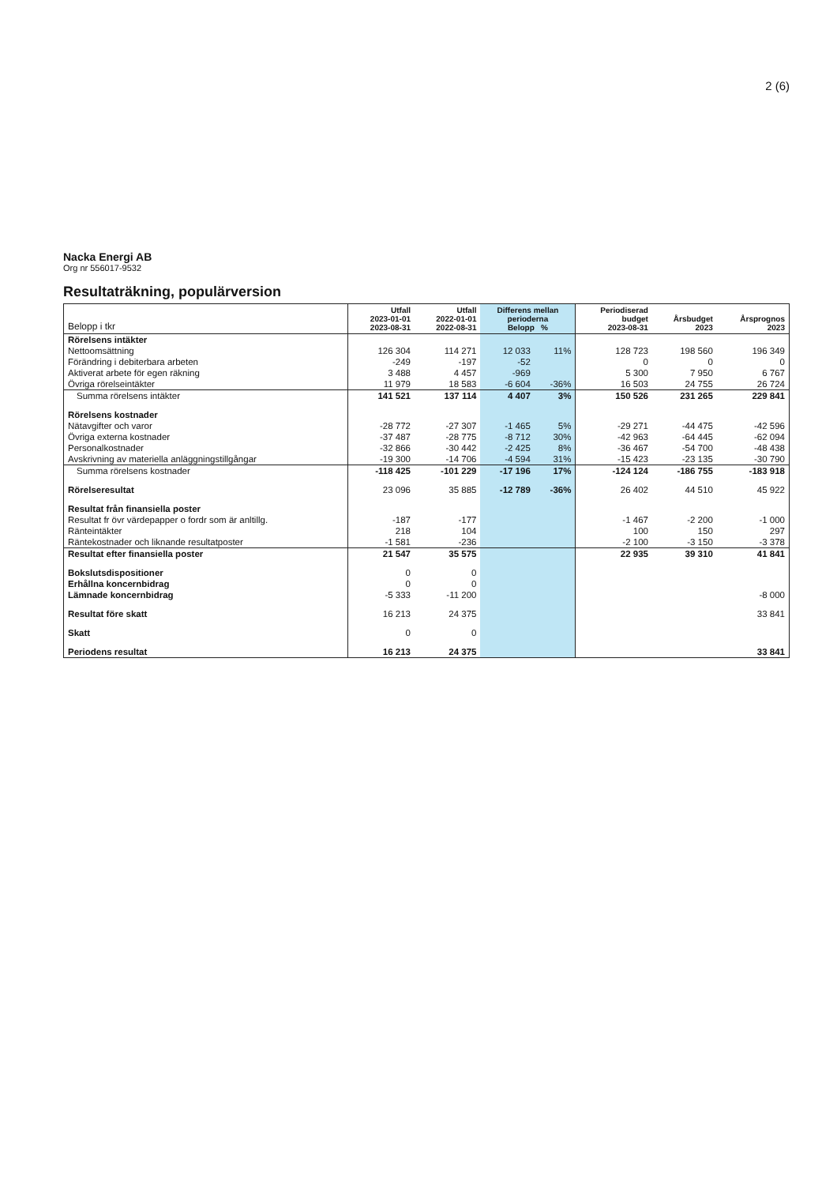2 (6)
Nacka Energi AB
Org nr 556017-9532
Resultaträkning, populärversion
| Belopp i tkr | Utfall 2023-01-01 2023-08-31 | Utfall 2022-01-01 2022-08-31 | Differens mellan perioderna Belopp % | | Periodiserad budget 2023-08-31 | Årsbudget 2023 | Årsprognos 2023 |
| --- | --- | --- | --- | --- | --- | --- | --- |
| Rörelsens intäkter | | | | | | | |
| Nettoomsättning | 126 304 | 114 271 | 12 033 | 11% | 128 723 | 198 560 | 196 349 |
| Förändring i debiterbara arbeten | -249 | -197 | -52 | | 0 | 0 | 0 |
| Aktiverat arbete för egen räkning | 3 488 | 4 457 | -969 | | 5 300 | 7 950 | 6 767 |
| Övriga rörelseintäkter | 11 979 | 18 583 | -6 604 | -36% | 16 503 | 24 755 | 26 724 |
| Summa rörelsens intäkter | 141 521 | 137 114 | 4 407 | 3% | 150 526 | 231 265 | 229 841 |
| Rörelsens kostnader | | | | | | | |
| Nätavgifter och varor | -28 772 | -27 307 | -1 465 | 5% | -29 271 | -44 475 | -42 596 |
| Övriga externa kostnader | -37 487 | -28 775 | -8 712 | 30% | -42 963 | -64 445 | -62 094 |
| Personalkostnader | -32 866 | -30 442 | -2 425 | 8% | -36 467 | -54 700 | -48 438 |
| Avskrivning av materiella anläggningstillgångar | -19 300 | -14 706 | -4 594 | 31% | -15 423 | -23 135 | -30 790 |
| Summa rörelsens kostnader | -118 425 | -101 229 | -17 196 | 17% | -124 124 | -186 755 | -183 918 |
| Rörelseresultat | 23 096 | 35 885 | -12 789 | -36% | 26 402 | 44 510 | 45 922 |
| Resultat från finansiella poster | | | | | | | |
| Resultat fr övr värdepapper o fordr som är anltillg. | -187 | -177 | | | -1 467 | -2 200 | -1 000 |
| Ränteintäkter | 218 | 104 | | | 100 | 150 | 297 |
| Räntekostnader och liknande resultatposter | -1 581 | -236 | | | -2 100 | -3 150 | -3 378 |
| Resultat efter finansiella poster | 21 547 | 35 575 | | | 22 935 | 39 310 | 41 841 |
| Bokslutsdispositioner | 0 | 0 | | | | | |
| Erhållna koncernbidrag | 0 | 0 | | | | | |
| Lämnade koncernbidrag | -5 333 | -11 200 | | | | | -8 000 |
| Resultat före skatt | 16 213 | 24 375 | | | | | 33 841 |
| Skatt | 0 | 0 | | | | | |
| Periodens resultat | 16 213 | 24 375 | | | | | 33 841 |